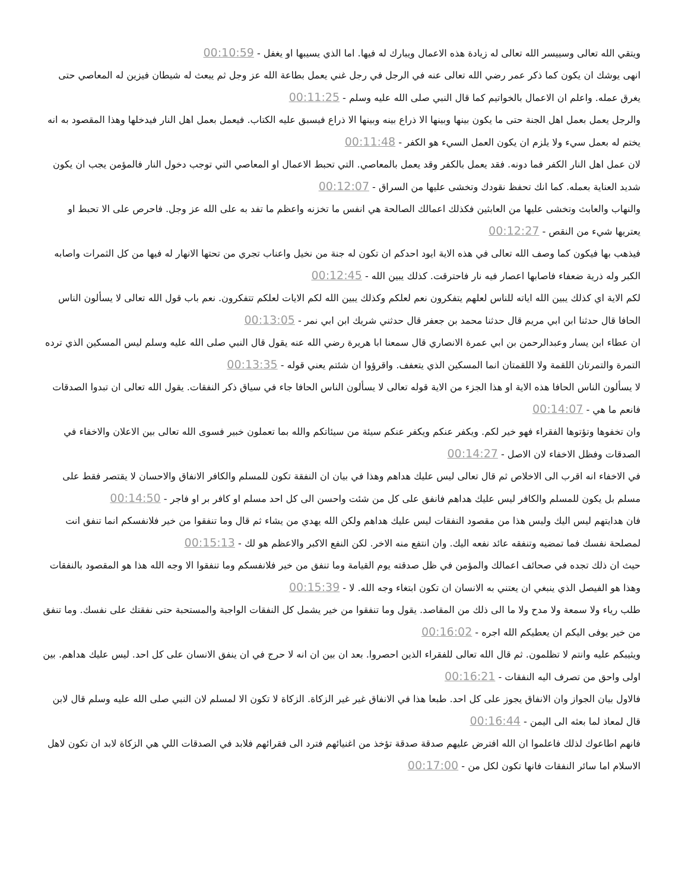ويتقي الله تعالى وسييسر الله تعالى له زيادة هذه الاعمال ويبارك له فيها. اما الذي يسيبها او يغفل - 00:10:59
انهى يوشك ان يكون كما ذكر عمر رضي الله تعالى عنه في الرجل في رجل غني يعمل بطاعة الله عز وجل ثم يبعث له شيطان فيزين له المعاصي حتى يغرق عمله. واعلم ان الاعمال بالخواتيم كما قال النبي صلى الله عليه وسلم - 00:11:25
والرجل يعمل بعمل اهل الجنة حتى ما يكون بينها وبينها الا ذراع بينه وبينها الا ذراع فيسبق عليه الكتاب. فيعمل بعمل اهل النار فيدخلها وهذا المقصود به انه يختم له بعمل سيء ولا يلزم ان يكون العمل السيء هو الكفر - 00:11:48
لان عمل اهل النار الكفر فما دونه. فقد يعمل بالكفر وقد يعمل بالمعاصي. التي تحبط الاعمال او المعاصي التي توجب دخول النار فالمؤمن يجب ان يكون شديد العناية بعمله. كما انك تحفظ نقودك وتخشى عليها من السراق - 00:12:07
والنهاب والعابث وتخشى عليها من العابثين فكذلك اعمالك الصالحة هي انفس ما تخزنه واعظم ما تفد به على الله عز وجل. فاحرص على الا تحبط او يعتريها شيء من النقص - 00:12:27
فيذهب بها فيكون كما وصف الله تعالى في هذه الاية ايود احدكم ان تكون له جنة من نخيل واعناب تجري من تحتها الانهار له فيها من كل الثمرات واصابه الكبر وله ذرية ضعفاء فاصابها اعصار فيه نار فاحترقت. كذلك يبين الله - 00:12:45
لكم الاية اي كذلك يبين الله اياته للناس لعلهم يتفكرون نعم لعلكم وكذلك يبين الله لكم الايات لعلكم تتفكرون. نعم باب قول الله تعالى لا يسألون الناس الحافا قال حدثنا ابن ابي مريم قال حدثنا محمد بن جعفر قال حدثني شريك ابن ابي نمر - 00:13:05
ان عطاء ابن يسار وعبدالرحمن بن ابي عمرة الانصاري قال سمعنا ابا هريرة رضي الله عنه يقول قال النبي صلى الله عليه وسلم ليس المسكين الذي ترده التمرة والتمرتان اللقمة ولا اللقمتان انما المسكين الذي يتعفف. واقرؤوا ان شئتم يعني قوله - 00:13:35
لا يسألون الناس الحافا هذه الاية او هذا الجزء من الاية قوله تعالى لا يسألون الناس الحافا جاء في سياق ذكر النفقات. يقول الله تعالى ان تبدوا الصدقات فانعم ما هي - 00:14:07
وان تخفوها وتؤتوها الفقراء فهو خير لكم. ويكفر عنكم ويكفر عنكم سيئة من سيئاتكم والله بما تعملون خبير فسوى الله تعالى بين الاعلان والاخفاء في الصدقات وفظل الاخفاء لان الاصل - 00:14:27
في الاخفاء انه اقرب الى الاخلاص ثم قال تعالى ليس عليك هداهم وهذا في بيان ان النفقة تكون للمسلم والكافر الانفاق والاحسان لا يقتصر فقط على مسلم بل يكون للمسلم والكافر ليس عليك هداهم فانفق على كل من شئت واحسن الى كل احد مسلم او كافر بر او فاجر - 00:14:50
فان هدايتهم ليس اليك وليس هذا من مقصود النفقات ليس عليك هداهم ولكن الله يهدي من يشاء ثم قال وما تنفقوا من خير فلانفسكم انما تنفق انت لمصلحة نفسك فما تمضيه وتنفقه عائد نفعه اليك. وان انتفع منه الاخر. لكن النفع الاكبر والاعظم هو لك - 00:15:13
حيث ان ذلك تجده في صحائف اعمالك والمؤمن في ظل صدقته يوم القيامة وما تنفق من خير فلانفسكم وما تنفقوا الا وجه الله هذا هو المقصود بالنفقات وهذا هو الفيصل الذي ينبغي ان يعتني به الانسان ان تكون ابتغاء وجه الله. لا - 00:15:39
طلب رياء ولا سمعة ولا مدح ولا ما الى ذلك من المقاصد. يقول وما تنفقوا من خير يشمل كل النفقات الواجبة والمستحبة حتى نفقتك على نفسك. وما تنفق من خير يوفى اليكم ان يعطيكم الله اجره - 00:16:02
ويثيبكم عليه وانتم لا تظلمون. ثم قال الله تعالى للفقراء الذين احصروا. بعد ان بين ان انه لا حرج في ان ينفق الانسان على كل احد. ليس عليك هداهم. بين اولى واحق من تصرف اليه النفقات - 00:16:21
فالاول بيان الجواز وان الانفاق يجوز على كل احد. طبعا هذا في الانفاق غير غير الزكاة. الزكاة لا تكون الا لمسلم لان النبي صلى الله عليه وسلم قال لابن قال لمعاذ لما بعثه الى اليمن - 00:16:44
فانهم اطاعوك لذلك فاعلموا ان الله افترض عليهم صدقة صدقة تؤخذ من اغنيائهم فترد الى فقرائهم فلابد في الصدقات اللي هي الزكاة لابد ان تكون لاهل الاسلام اما سائر النفقات فانها تكون لكل من - 00:17:00